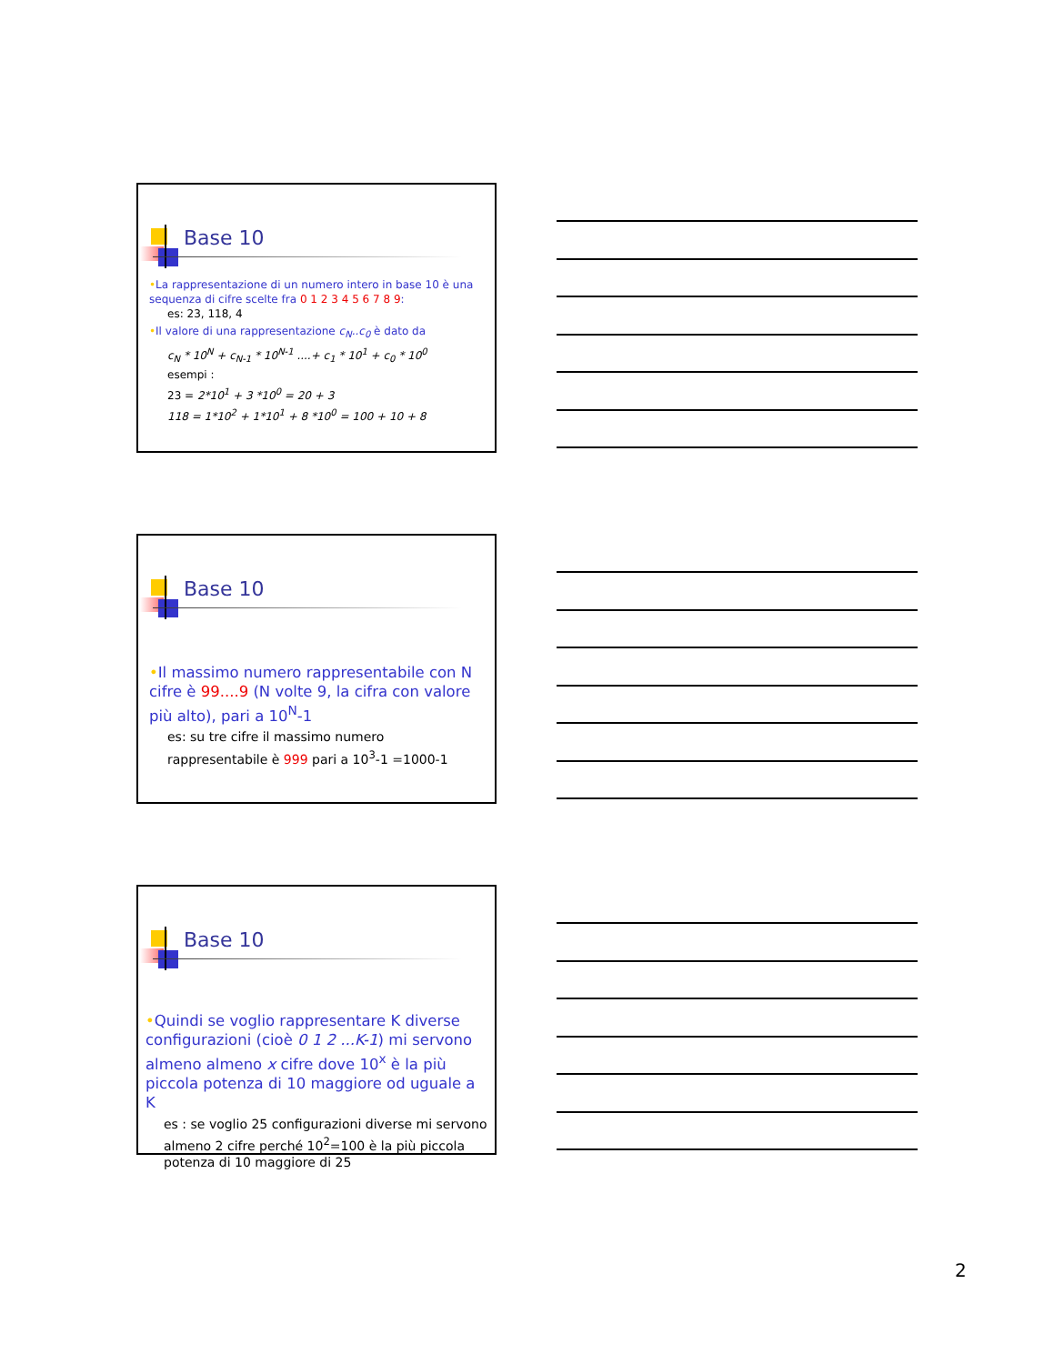Base 10
•La rappresentazione di un numero intero in base 10 è una sequenza di cifre scelte fra 0 1 2 3 4 5 6 7 8 9:
es: 23, 118, 4
•Il valore di una rappresentazione c<sub>N</sub>..c<sub>0</sub> è dato da
c<sub>N</sub> * 10<sup>N</sup> + c<sub>N-1</sub> * 10<sup>N-1</sup> ....+ c<sub>1</sub> * 10<sup>1</sup> + c<sub>0</sub> * 10<sup>0</sup>
esempi :
23 = 2*10<sup>1</sup> + 3 *10<sup>0</sup> = 20 + 3
118 = 1*10<sup>2</sup> + 1*10<sup>1</sup> + 8 *10<sup>0</sup> = 100 + 10 + 8
Base 10
•Il massimo numero rappresentabile con N cifre è 99....9 (N volte 9, la cifra con valore più alto), pari a 10<sup>N</sup>-1
es: su tre cifre il massimo numero rappresentabile è 999 pari a 10<sup>3</sup>-1 =1000-1
Base 10
•Quindi se voglio rappresentare K diverse configurazioni (cioè 0 1 2 ...K-1) mi servono almeno almeno x cifre dove 10<sup>x</sup> è la più piccola potenza di 10 maggiore od uguale a K
es : se voglio 25 configurazioni diverse mi servono almeno 2 cifre perché 10<sup>2</sup>=100 è la più piccola potenza di 10 maggiore di 25
2